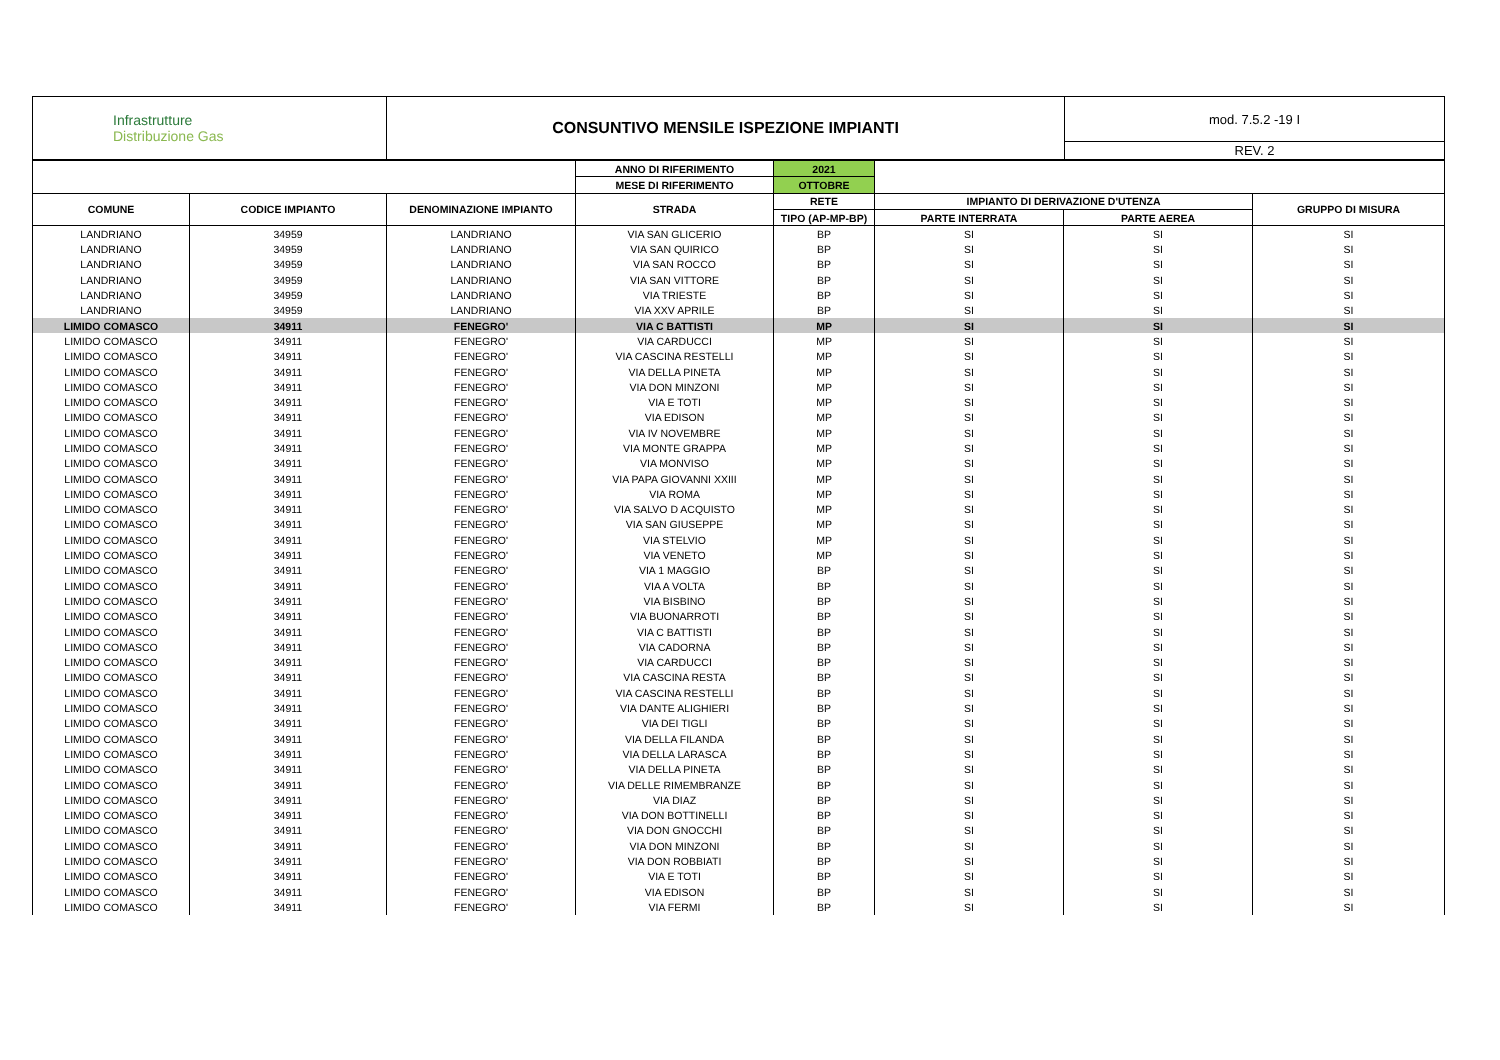| Infrastrutture Distribuzione Gas | CONSUNTIVO MENSILE ISPEZIONE IMPIANTI | mod. 7.5.2 -19 I |
| | | REV. 2 |
| | | | ANNO DI RIFERIMENTO | 2021 | | | |
| | | | MESE DI RIFERIMENTO | OTTOBRE | | | |
| COMUNE | CODICE IMPIANTO | DENOMINAZIONE IMPIANTO | STRADA | RETE | IMPIANTO DI DERIVAZIONE D'UTENZA | | GRUPPO DI MISURA |
| | | | | TIPO (AP-MP-BP) | PARTE INTERRATA | PARTE AEREA | |
| LANDRIANO | 34959 | LANDRIANO | VIA SAN GLICERIO | BP | SI | SI | SI |
| LANDRIANO | 34959 | LANDRIANO | VIA SAN QUIRICO | BP | SI | SI | SI |
| LANDRIANO | 34959 | LANDRIANO | VIA SAN ROCCO | BP | SI | SI | SI |
| LANDRIANO | 34959 | LANDRIANO | VIA SAN VITTORE | BP | SI | SI | SI |
| LANDRIANO | 34959 | LANDRIANO | VIA TRIESTE | BP | SI | SI | SI |
| LANDRIANO | 34959 | LANDRIANO | VIA XXV APRILE | BP | SI | SI | SI |
| LIMIDO COMASCO | 34911 | FENEGRO' | VIA C BATTISTI | MP | SI | SI | SI |
| LIMIDO COMASCO | 34911 | FENEGRO' | VIA CARDUCCI | MP | SI | SI | SI |
| LIMIDO COMASCO | 34911 | FENEGRO' | VIA CASCINA RESTELLI | MP | SI | SI | SI |
| LIMIDO COMASCO | 34911 | FENEGRO' | VIA DELLA PINETA | MP | SI | SI | SI |
| LIMIDO COMASCO | 34911 | FENEGRO' | VIA DON MINZONI | MP | SI | SI | SI |
| LIMIDO COMASCO | 34911 | FENEGRO' | VIA E TOTI | MP | SI | SI | SI |
| LIMIDO COMASCO | 34911 | FENEGRO' | VIA EDISON | MP | SI | SI | SI |
| LIMIDO COMASCO | 34911 | FENEGRO' | VIA IV NOVEMBRE | MP | SI | SI | SI |
| LIMIDO COMASCO | 34911 | FENEGRO' | VIA MONTE GRAPPA | MP | SI | SI | SI |
| LIMIDO COMASCO | 34911 | FENEGRO' | VIA MONVISO | MP | SI | SI | SI |
| LIMIDO COMASCO | 34911 | FENEGRO' | VIA PAPA GIOVANNI XXIII | MP | SI | SI | SI |
| LIMIDO COMASCO | 34911 | FENEGRO' | VIA ROMA | MP | SI | SI | SI |
| LIMIDO COMASCO | 34911 | FENEGRO' | VIA SALVO D ACQUISTO | MP | SI | SI | SI |
| LIMIDO COMASCO | 34911 | FENEGRO' | VIA SAN GIUSEPPE | MP | SI | SI | SI |
| LIMIDO COMASCO | 34911 | FENEGRO' | VIA STELVIO | MP | SI | SI | SI |
| LIMIDO COMASCO | 34911 | FENEGRO' | VIA VENETO | MP | SI | SI | SI |
| LIMIDO COMASCO | 34911 | FENEGRO' | VIA 1 MAGGIO | BP | SI | SI | SI |
| LIMIDO COMASCO | 34911 | FENEGRO' | VIA A VOLTA | BP | SI | SI | SI |
| LIMIDO COMASCO | 34911 | FENEGRO' | VIA BISBINO | BP | SI | SI | SI |
| LIMIDO COMASCO | 34911 | FENEGRO' | VIA BUONARROTI | BP | SI | SI | SI |
| LIMIDO COMASCO | 34911 | FENEGRO' | VIA C BATTISTI | BP | SI | SI | SI |
| LIMIDO COMASCO | 34911 | FENEGRO' | VIA CADORNA | BP | SI | SI | SI |
| LIMIDO COMASCO | 34911 | FENEGRO' | VIA CARDUCCI | BP | SI | SI | SI |
| LIMIDO COMASCO | 34911 | FENEGRO' | VIA CASCINA RESTA | BP | SI | SI | SI |
| LIMIDO COMASCO | 34911 | FENEGRO' | VIA CASCINA RESTELLI | BP | SI | SI | SI |
| LIMIDO COMASCO | 34911 | FENEGRO' | VIA DANTE ALIGHIERI | BP | SI | SI | SI |
| LIMIDO COMASCO | 34911 | FENEGRO' | VIA DEI TIGLI | BP | SI | SI | SI |
| LIMIDO COMASCO | 34911 | FENEGRO' | VIA DELLA FILANDA | BP | SI | SI | SI |
| LIMIDO COMASCO | 34911 | FENEGRO' | VIA DELLA LARASCA | BP | SI | SI | SI |
| LIMIDO COMASCO | 34911 | FENEGRO' | VIA DELLA PINETA | BP | SI | SI | SI |
| LIMIDO COMASCO | 34911 | FENEGRO' | VIA DELLE RIMEMBRANZE | BP | SI | SI | SI |
| LIMIDO COMASCO | 34911 | FENEGRO' | VIA DIAZ | BP | SI | SI | SI |
| LIMIDO COMASCO | 34911 | FENEGRO' | VIA DON BOTTINELLI | BP | SI | SI | SI |
| LIMIDO COMASCO | 34911 | FENEGRO' | VIA DON GNOCCHI | BP | SI | SI | SI |
| LIMIDO COMASCO | 34911 | FENEGRO' | VIA DON MINZONI | BP | SI | SI | SI |
| LIMIDO COMASCO | 34911 | FENEGRO' | VIA DON ROBBIATI | BP | SI | SI | SI |
| LIMIDO COMASCO | 34911 | FENEGRO' | VIA E TOTI | BP | SI | SI | SI |
| LIMIDO COMASCO | 34911 | FENEGRO' | VIA EDISON | BP | SI | SI | SI |
| LIMIDO COMASCO | 34911 | FENEGRO' | VIA FERMI | BP | SI | SI | SI |